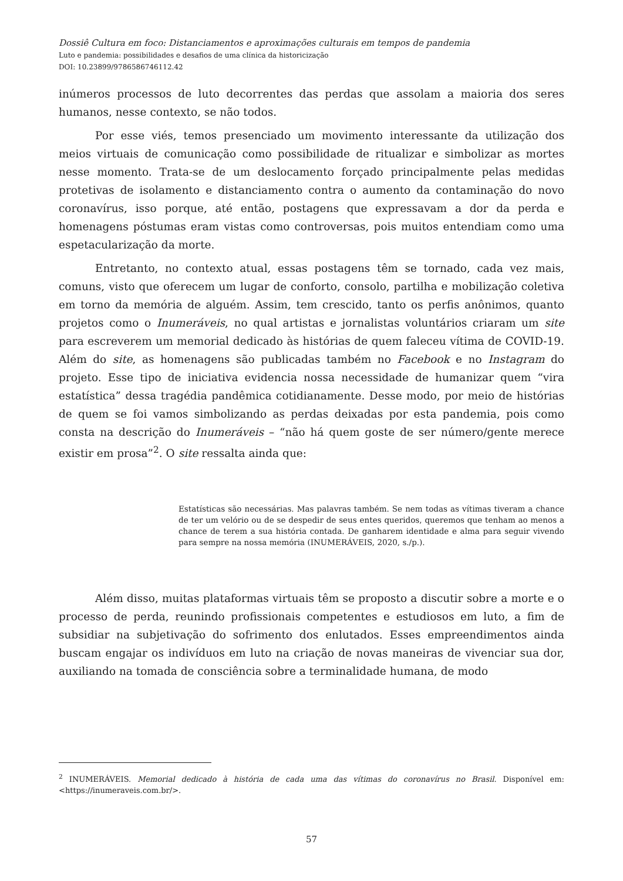Dossiê Cultura em foco: Distanciamentos e aproximações culturais em tempos de pandemia
Luto e pandemia: possibilidades e desafios de uma clínica da historicização
DOI: 10.23899/9786586746112.42
inúmeros processos de luto decorrentes das perdas que assolam a maioria dos seres humanos, nesse contexto, se não todos.
Por esse viés, temos presenciado um movimento interessante da utilização dos meios virtuais de comunicação como possibilidade de ritualizar e simbolizar as mortes nesse momento. Trata-se de um deslocamento forçado principalmente pelas medidas protetivas de isolamento e distanciamento contra o aumento da contaminação do novo coronavírus, isso porque, até então, postagens que expressavam a dor da perda e homenagens póstumas eram vistas como controversas, pois muitos entendiam como uma espetacularização da morte.
Entretanto, no contexto atual, essas postagens têm se tornado, cada vez mais, comuns, visto que oferecem um lugar de conforto, consolo, partilha e mobilização coletiva em torno da memória de alguém. Assim, tem crescido, tanto os perfis anônimos, quanto projetos como o Inumeráveis, no qual artistas e jornalistas voluntários criaram um site para escreverem um memorial dedicado às histórias de quem faleceu vítima de COVID-19. Além do site, as homenagens são publicadas também no Facebook e no Instagram do projeto. Esse tipo de iniciativa evidencia nossa necessidade de humanizar quem “vira estatística” dessa tragédia pandêmica cotidianamente. Desse modo, por meio de histórias de quem se foi vamos simbolizando as perdas deixadas por esta pandemia, pois como consta na descrição do Inumeráveis – “não há quem goste de ser número/gente merece existir em prosa”<sup>2</sup>. O site ressalta ainda que:
Estatísticas são necessárias. Mas palavras também. Se nem todas as vítimas tiveram a chance de ter um velório ou de se despedir de seus entes queridos, queremos que tenham ao menos a chance de terem a sua história contada. De ganharem identidade e alma para seguir vivendo para sempre na nossa memória (INUMERÁVEIS, 2020, s./p.).
Além disso, muitas plataformas virtuais têm se proposto a discutir sobre a morte e o processo de perda, reunindo profissionais competentes e estudiosos em luto, a fim de subsidiar na subjetivação do sofrimento dos enlutados. Esses empreendimentos ainda buscam engajar os indivíduos em luto na criação de novas maneiras de vivenciar sua dor, auxiliando na tomada de consciência sobre a terminalidade humana, de modo
<sup>2</sup> INUMERÁVEIS. Memorial dedicado à história de cada uma das vítimas do coronavírus no Brasil. Disponível em: <https://inumeraveis.com.br/>.
57